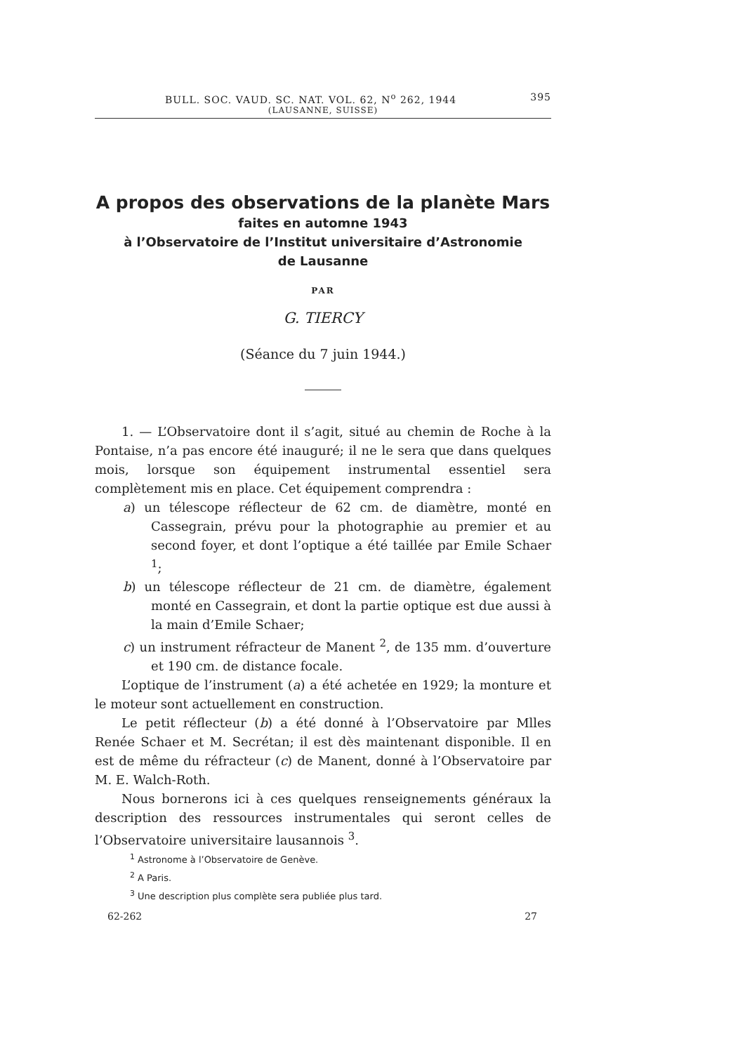BULL. SOC. VAUD. SC. NAT. VOL. 62, N<sup>o</sup> 262, 1944 395
(LAUSANNE, SUISSE)
A propos des observations de la planète Mars
faites en automne 1943
à l’Observatoire de l’Institut universitaire d’Astronomie
de Lausanne
PAR
G. TIERCY
(Séance du 7 juin 1944.)
1. — L’Observatoire dont il s’agit, situé au chemin de Roche à la Pontaise, n’a pas encore été inauguré; il ne le sera que dans quelques mois, lorsque son équipement instrumental essentiel sera complètement mis en place. Cet équipement comprendra :
a) un télescope réflecteur de 62 cm. de diamètre, monté en Cassegrain, prévu pour la photographie au premier et au second foyer, et dont l’optique a été taillée par Emile Schaer <sup>1</sup>;
b) un télescope réflecteur de 21 cm. de diamètre, également monté en Cassegrain, et dont la partie optique est due aussi à la main d’Emile Schaer;
c) un instrument réfracteur de Manent <sup>2</sup>, de 135 mm. d’ouverture et 190 cm. de distance focale.
L’optique de l’instrument (a) a été achetée en 1929; la monture et le moteur sont actuellement en construction.
Le petit réflecteur (b) a été donné à l’Observatoire par Mlles Renée Schaer et M. Secrétan; il est dès maintenant disponible. Il en est de même du réfracteur (c) de Manent, donné à l’Observatoire par M. E. Walch-Roth.
Nous bornerons ici à ces quelques renseignements généraux la description des ressources instrumentales qui seront celles de l’Observatoire universitaire lausannois <sup>3</sup>.
<sup>1</sup> Astronome à l’Observatoire de Genève.
<sup>2</sup> A Paris.
<sup>3</sup> Une description plus complète sera publiée plus tard.
62-262 27